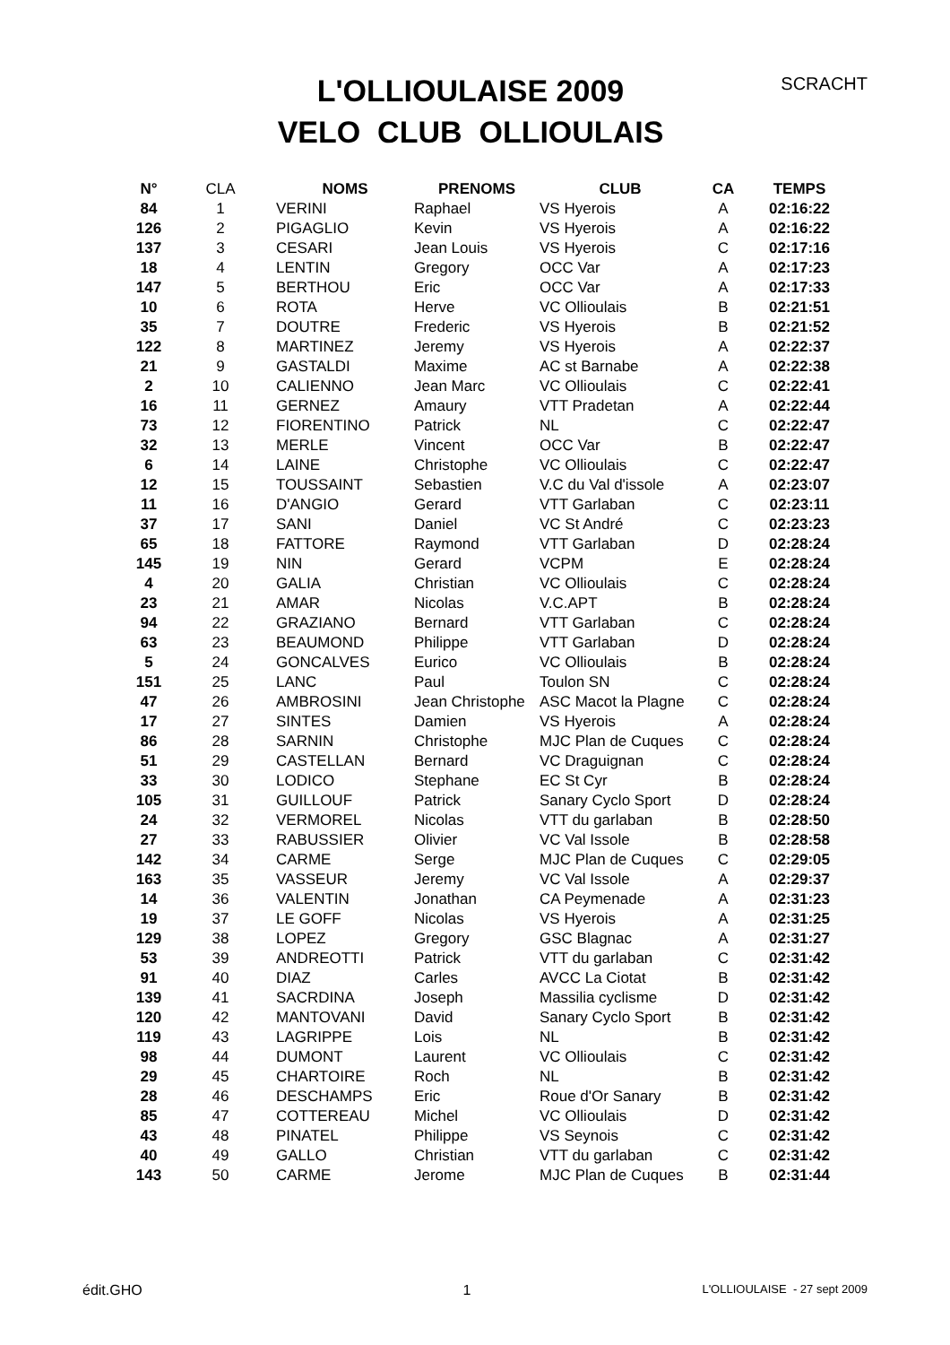L'OLLIOULAISE 2009
VELO CLUB OLLIOULAIS
SCRACHT
| N° | CLA | NOMS | PRENOMS | CLUB | CA | TEMPS |
| --- | --- | --- | --- | --- | --- | --- |
| 84 | 1 | VERINI | Raphael | VS Hyerois | A | 02:16:22 |
| 126 | 2 | PIGAGLIO | Kevin | VS Hyerois | A | 02:16:22 |
| 137 | 3 | CESARI | Jean Louis | VS Hyerois | C | 02:17:16 |
| 18 | 4 | LENTIN | Gregory | OCC Var | A | 02:17:23 |
| 147 | 5 | BERTHOU | Eric | OCC Var | A | 02:17:33 |
| 10 | 6 | ROTA | Herve | VC Ollioulais | B | 02:21:51 |
| 35 | 7 | DOUTRE | Frederic | VS Hyerois | B | 02:21:52 |
| 122 | 8 | MARTINEZ | Jeremy | VS Hyerois | A | 02:22:37 |
| 21 | 9 | GASTALDI | Maxime | AC st Barnabe | A | 02:22:38 |
| 2 | 10 | CALIENNO | Jean Marc | VC Ollioulais | C | 02:22:41 |
| 16 | 11 | GERNEZ | Amaury | VTT Pradetan | A | 02:22:44 |
| 73 | 12 | FIORENTINO | Patrick | NL | C | 02:22:47 |
| 32 | 13 | MERLE | Vincent | OCC Var | B | 02:22:47 |
| 6 | 14 | LAINE | Christophe | VC Ollioulais | C | 02:22:47 |
| 12 | 15 | TOUSSAINT | Sebastien | V.C du Val d'issole | A | 02:23:07 |
| 11 | 16 | D'ANGIO | Gerard | VTT Garlaban | C | 02:23:11 |
| 37 | 17 | SANI | Daniel | VC St André | C | 02:23:23 |
| 65 | 18 | FATTORE | Raymond | VTT Garlaban | D | 02:28:24 |
| 145 | 19 | NIN | Gerard | VCPM | E | 02:28:24 |
| 4 | 20 | GALIA | Christian | VC Ollioulais | C | 02:28:24 |
| 23 | 21 | AMAR | Nicolas | V.C.APT | B | 02:28:24 |
| 94 | 22 | GRAZIANO | Bernard | VTT Garlaban | C | 02:28:24 |
| 63 | 23 | BEAUMOND | Philippe | VTT Garlaban | D | 02:28:24 |
| 5 | 24 | GONCALVES | Eurico | VC Ollioulais | B | 02:28:24 |
| 151 | 25 | LANC | Paul | Toulon SN | C | 02:28:24 |
| 47 | 26 | AMBROSINI | Jean Christophe | ASC Macot la Plagne | C | 02:28:24 |
| 17 | 27 | SINTES | Damien | VS Hyerois | A | 02:28:24 |
| 86 | 28 | SARNIN | Christophe | MJC Plan de Cuques | C | 02:28:24 |
| 51 | 29 | CASTELLAN | Bernard | VC Draguignan | C | 02:28:24 |
| 33 | 30 | LODICO | Stephane | EC St Cyr | B | 02:28:24 |
| 105 | 31 | GUILLOUF | Patrick | Sanary Cyclo Sport | D | 02:28:24 |
| 24 | 32 | VERMOREL | Nicolas | VTT du garlaban | B | 02:28:50 |
| 27 | 33 | RABUSSIER | Olivier | VC Val Issole | B | 02:28:58 |
| 142 | 34 | CARME | Serge | MJC Plan de Cuques | C | 02:29:05 |
| 163 | 35 | VASSEUR | Jeremy | VC Val Issole | A | 02:29:37 |
| 14 | 36 | VALENTIN | Jonathan | CA Peymenade | A | 02:31:23 |
| 19 | 37 | LE GOFF | Nicolas | VS Hyerois | A | 02:31:25 |
| 129 | 38 | LOPEZ | Gregory | GSC Blagnac | A | 02:31:27 |
| 53 | 39 | ANDREOTTI | Patrick | VTT du garlaban | C | 02:31:42 |
| 91 | 40 | DIAZ | Carles | AVCC La Ciotat | B | 02:31:42 |
| 139 | 41 | SACRDINA | Joseph | Massilia cyclisme | D | 02:31:42 |
| 120 | 42 | MANTOVANI | David | Sanary Cyclo Sport | B | 02:31:42 |
| 119 | 43 | LAGRIPPE | Lois | NL | B | 02:31:42 |
| 98 | 44 | DUMONT | Laurent | VC Ollioulais | C | 02:31:42 |
| 29 | 45 | CHARTOIRE | Roch | NL | B | 02:31:42 |
| 28 | 46 | DESCHAMPS | Eric | Roue d'Or Sanary | B | 02:31:42 |
| 85 | 47 | COTTEREAU | Michel | VC Ollioulais | D | 02:31:42 |
| 43 | 48 | PINATEL | Philippe | VS Seynois | C | 02:31:42 |
| 40 | 49 | GALLO | Christian | VTT du garlaban | C | 02:31:42 |
| 143 | 50 | CARME | Jerome | MJC Plan de Cuques | B | 02:31:44 |
édit.GHO 1 L'OLLIOULAISE - 27 sept 2009